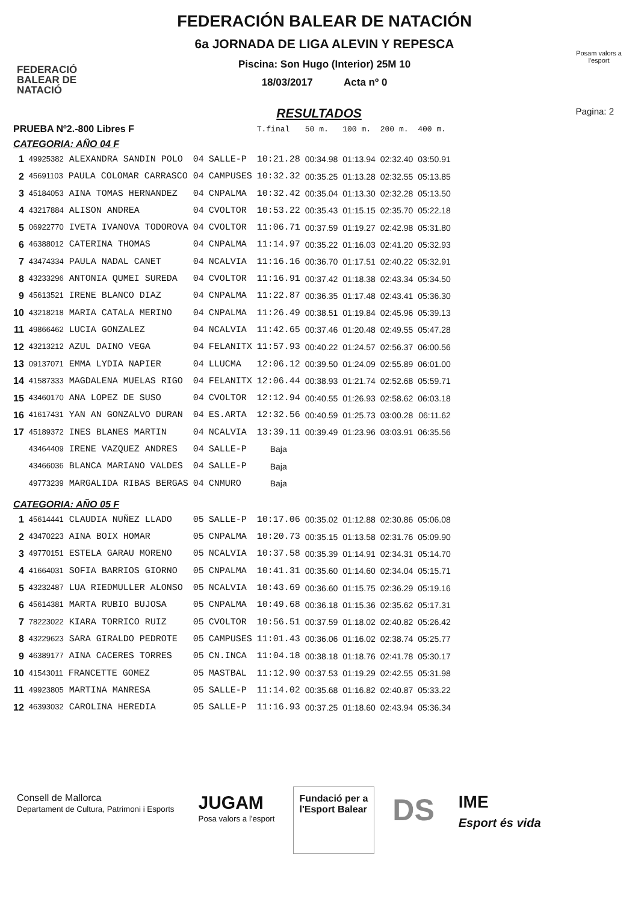FEDERACIÓ
BALEAR DE
NATACIÓ
FEDERACIÓN BALEAR DE NATACIÓN
6a JORNADA DE LIGA ALEVIN Y REPESCA
Piscina: Son Hugo (Interior) 25M 10
18/03/2017 Acta nº 0
Posam valors a l'esport
RESULTADOS Pagina: 2
| PRUEBA Nº2.-800 Libres F | | | | T.final | 50 m. | 100 m. | 200 m. | 400 m. |
| --- | --- | --- | --- | --- | --- | --- | --- | --- |
| CATEGORIA: AÑO 04 F | | | | | | | | |
| 1 | 49925382 ALEXANDRA SANDIN POLO | 04 | SALLE-P | 10:21.28 | 00:34.98 | 01:13.94 | 02:32.40 | 03:50.91 |
| 2 | 45691103 PAULA COLOMAR CARRASCO | 04 | CAMPUSES | 10:32.32 | 00:35.25 | 01:13.28 | 02:32.55 | 05:13.85 |
| 3 | 45184053 AINA TOMAS HERNANDEZ | 04 | CNPALMA | 10:32.42 | 00:35.04 | 01:13.30 | 02:32.28 | 05:13.50 |
| 4 | 43217884 ALISON ANDREA | 04 | CVOLTOR | 10:53.22 | 00:35.43 | 01:15.15 | 02:35.70 | 05:22.18 |
| 5 | 06922770 IVETA IVANOVA TODOROVA | 04 | CVOLTOR | 11:06.71 | 00:37.59 | 01:19.27 | 02:42.98 | 05:31.80 |
| 6 | 46388012 CATERINA THOMAS | 04 | CNPALMA | 11:14.97 | 00:35.22 | 01:16.03 | 02:41.20 | 05:32.93 |
| 7 | 43474334 PAULA NADAL CANET | 04 | NCALVIA | 11:16.16 | 00:36.70 | 01:17.51 | 02:40.22 | 05:32.91 |
| 8 | 43233296 ANTONIA QUMEI SUREDA | 04 | CVOLTOR | 11:16.91 | 00:37.42 | 01:18.38 | 02:43.34 | 05:34.50 |
| 9 | 45613521 IRENE BLANCO DIAZ | 04 | CNPALMA | 11:22.87 | 00:36.35 | 01:17.48 | 02:43.41 | 05:36.30 |
| 10 | 43218218 MARIA CATALA MERINO | 04 | CNPALMA | 11:26.49 | 00:38.51 | 01:19.84 | 02:45.96 | 05:39.13 |
| 11 | 49866462 LUCIA GONZALEZ | 04 | NCALVIA | 11:42.65 | 00:37.46 | 01:20.48 | 02:49.55 | 05:47.28 |
| 12 | 43213212 AZUL DAINO VEGA | 04 | FELANITX | 11:57.93 | 00:40.22 | 01:24.57 | 02:56.37 | 06:00.56 |
| 13 | 09137071 EMMA LYDIA NAPIER | 04 | LLUCMA | 12:06.12 | 00:39.50 | 01:24.09 | 02:55.89 | 06:01.00 |
| 14 | 41587333 MAGDALENA MUELAS RIGO | 04 | FELANITX | 12:06.44 | 00:38.93 | 01:21.74 | 02:52.68 | 05:59.71 |
| 15 | 43460170 ANA LOPEZ DE SUSO | 04 | CVOLTOR | 12:12.94 | 00:40.55 | 01:26.93 | 02:58.62 | 06:03.18 |
| 16 | 41617431 YAN AN GONZALVO DURAN | 04 | ES.ARTA | 12:32.56 | 00:40.59 | 01:25.73 | 03:00.28 | 06:11.62 |
| 17 | 45189372 INES BLANES MARTIN | 04 | NCALVIA | 13:39.11 | 00:39.49 | 01:23.96 | 03:03.91 | 06:35.56 |
| | 43464409 IRENE VAZQUEZ ANDRES | 04 | SALLE-P | Baja | | | | |
| | 43466036 BLANCA MARIANO VALDES | 04 | SALLE-P | Baja | | | | |
| | 49773239 MARGALIDA RIBAS BERGAS | 04 | CNMURO | Baja | | | | |
| CATEGORIA: AÑO 05 F | | | | | | | | |
| 1 | 45614441 CLAUDIA NUÑEZ LLADO | 05 | SALLE-P | 10:17.06 | 00:35.02 | 01:12.88 | 02:30.86 | 05:06.08 |
| 2 | 43470223 AINA BOIX HOMAR | 05 | CNPALMA | 10:20.73 | 00:35.15 | 01:13.58 | 02:31.76 | 05:09.90 |
| 3 | 49770151 ESTELA GARAU MORENO | 05 | NCALVIA | 10:37.58 | 00:35.39 | 01:14.91 | 02:34.31 | 05:14.70 |
| 4 | 41664031 SOFIA BARRIOS GIORNO | 05 | CNPALMA | 10:41.31 | 00:35.60 | 01:14.60 | 02:34.04 | 05:15.71 |
| 5 | 43232487 LUA RIEDMULLER ALONSO | 05 | NCALVIA | 10:43.69 | 00:36.60 | 01:15.75 | 02:36.29 | 05:19.16 |
| 6 | 45614381 MARTA RUBIO BUJOSA | 05 | CNPALMA | 10:49.68 | 00:36.18 | 01:15.36 | 02:35.62 | 05:17.31 |
| 7 | 78223022 KIARA TORRICO RUIZ | 05 | CVOLTOR | 10:56.51 | 00:37.59 | 01:18.02 | 02:40.82 | 05:26.42 |
| 8 | 43229623 SARA GIRALDO PEDROTE | 05 | CAMPUSES | 11:01.43 | 00:36.06 | 01:16.02 | 02:38.74 | 05:25.77 |
| 9 | 46389177 AINA CACERES TORRES | 05 | CN.INCA | 11:04.18 | 00:38.18 | 01:18.76 | 02:41.78 | 05:30.17 |
| 10 | 41543011 FRANCETTE GOMEZ | 05 | MASTBAL | 11:12.90 | 00:37.53 | 01:19.29 | 02:42.55 | 05:31.98 |
| 11 | 49923805 MARTINA MANRESA | 05 | SALLE-P | 11:14.02 | 00:35.68 | 01:16.82 | 02:40.87 | 05:33.22 |
| 12 | 46393032 CAROLINA HEREDIA | 05 | SALLE-P | 11:16.93 | 00:37.25 | 01:18.60 | 02:43.94 | 05:36.34 |
Consell de Mallorca
Departament de Cultura, Patrimoni i Esports
JUGAM
Posa valors a l'esport
Fundació per a
l'Esport Balear
DS
IME
Esport és vida